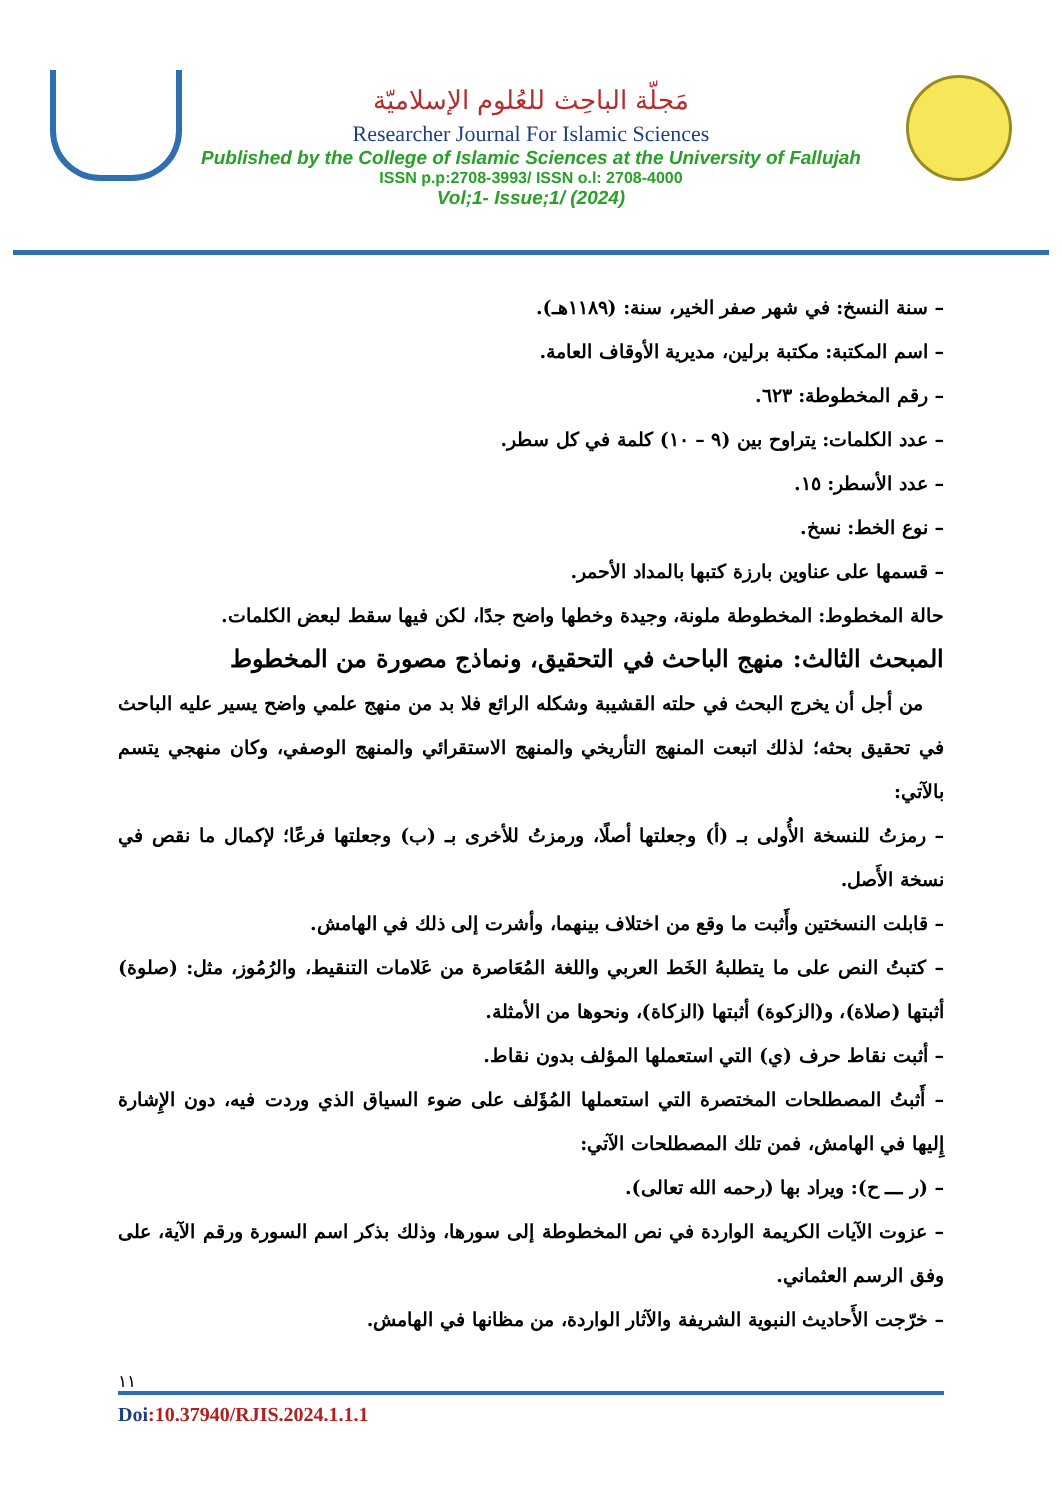مَجلّة الباحِث للعُلوم الإسلاميّة
Researcher Journal For Islamic Sciences
Published by the College of Islamic Sciences at the University of Fallujah
ISSN p.p:2708-3993/ ISSN o.l: 2708-4000
Vol;1- Issue;1/ (2024)
– سنة النسخ: في شهر صفر الخير، سنة: (١١٨٩هـ).
– اسم المكتبة: مكتبة برلين، مديرية الأوقاف العامة.
– رقم المخطوطة: ٦٢٣.
– عدد الكلمات: يتراوح بين (٩ – ١٠) كلمة في كل سطر.
– عدد الأسطر: ١٥.
– نوع الخط: نسخ.
– قسمها على عناوين بارزة كتبها بالمداد الأحمر.
حالة المخطوط: المخطوطة ملونة، وجيدة وخطها واضح جدًا، لكن فيها سقط لبعض الكلمات.
المبحث الثالث: منهج الباحث في التحقيق، ونماذج مصورة من المخطوط
من أجل أن يخرج البحث في حلته القشيبة وشكله الرائع فلا بد من منهج علمي واضح يسير عليه الباحث في تحقيق بحثه؛ لذلك اتبعت المنهج التأريخي والمنهج الاستقرائي والمنهج الوصفي، وكان منهجي يتسم بالآتي:
– رمزتُ للنسخة الأُولى بـ (أ) وجعلتها أصلًا، ورمزتُ للأخرى بـ (ب) وجعلتها فرعًا؛ لإكمال ما نقص في نسخة الأَصل.
– قابلت النسختين وأَثبت ما وقع من اختلاف بينهما، وأشرت إلى ذلك في الهامش.
– كتبتُ النص على ما يتطلبهُ الخَط العربي واللغة المُعَاصرة من عَلامات التنقيط، والرُمُوز، مثل: (صلوة) أثبتها (صلاة)، و(الزكوة) أثبتها (الزكاة)، ونحوها من الأمثلة.
– أثبت نقاط حرف (ي) التي استعملها المؤلف بدون نقاط.
– أَثبتُ المصطلحات المختصرة التي استعملها المُؤَلف على ضوء السياق الذي وردت فيه، دون الإِشارة إِليها في الهامش، فمن تلك المصطلحات الآتي:
– (ر ـــ ح): ويراد بها (رحمه الله تعالى).
– عزوت الآيات الكريمة الواردة في نص المخطوطة إلى سورها، وذلك بذكر اسم السورة ورقم الآية، على وفق الرسم العثماني.
– خرّجت الأَحاديث النبوية الشريفة والآثار الواردة، من مظانها في الهامش.
١١
Doi:10.37940/RJIS.2024.1.1.1